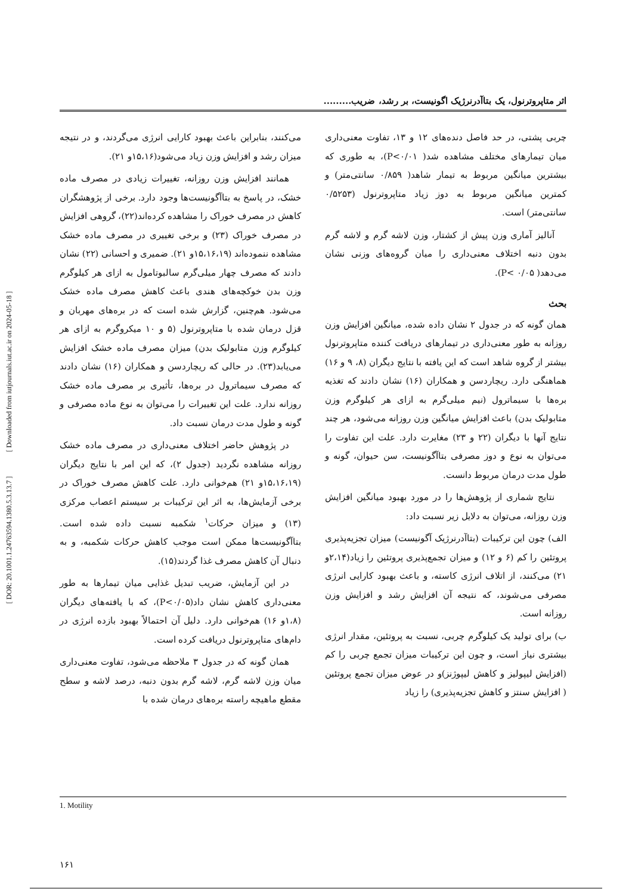[ Downloaded from iutjournals.iut.ac.ir on 2024-05-18 ]
[ DOR: 20.1001.1.24763594.1380.5.3.13.7 ]
اثر متاپروترنول، یک بتاآدرنرژیک اگونیست، بر رشد، ضریب.........
چربی پشتی، در حد فاصل دنده‌های ۱۲ و ۱۳، تفاوت معنی‌داری میان تیمارهای مختلف مشاهده شد( P<۰/۰۱)، به طوری که بیشترین میانگین مربوط به تیمار شاهد( ۰/۸۵۹ سانتی‌متر) و کمترین میانگین مربوط به دوز زیاد متاپروترنول (۰/۵۲۵۳ سانتی‌متر) است.
آنالیز آماری وزن پیش از کشتار، وزن لاشه گرم و لاشه گرم بدون دنبه اختلاف معنی‌داری را میان گروه‌های وزنی نشان می‌دهد( P< ۰/۰۵).
بحث
همان گونه که در جدول ۲ نشان داده شده، میانگین افزایش وزن روزانه به طور معنی‌داری در تیمارهای دریافت کننده متاپروترنول بیشتر از گروه شاهد است که این یافته با نتایج دیگران (۸، ۹ و ۱۶) هماهنگی دارد. ریچاردسن و همکاران (۱۶) نشان دادند که تغذیه بره‌ها با سیماترول (نیم میلی‌گرم به ازای هر کیلوگرم وزن متابولیک بدن) باعث افزایش میانگین وزن روزانه می‌شود، هر چند نتایج آنها با دیگران (۲۲ و ۲۳) مغایرت دارد. علت این تفاوت را می‌توان به نوع و دوز مصرفی بتاآگونیست، سن حیوان، گونه و طول مدت درمان مربوط دانست.
نتایج شماری از پژوهش‌ها را در مورد بهبود میانگین افزایش وزن روزانه، می‌توان به دلایل زیر نسبت داد:
الف) چون این ترکیبات (بتاآدرنرژیک آگونیست) میزان تجزیه‌پذیری پروتئین را کم (۶ و ۱۲) و میزان تجمع‌پذیری پروتئین را زیاد(۲،۱۴و ۲۱) می‌کنند، از اتلاف انرژی کاسته، و باعث بهبود کارایی انرژی مصرفی می‌شوند، که نتیجه آن افزایش رشد و افزایش وزن روزانه است.
ب) برای تولید یک کیلوگرم چربی، نسبت به پروتئین، مقدار انرژی بیشتری نیاز است، و چون این ترکیبات میزان تجمع چربی را کم (افزایش لیپولیز و کاهش لیپوژنز)و در عوض میزان تجمع پروتئین ( افزایش سنتز و کاهش تجزیه‌پذیری) را زیاد
می‌کنند، بنابراین باعث بهبود کارایی انرژی می‌گردند، و در نتیجه میزان رشد و افزایش وزن زیاد می‌شود(۱۵،۱۶و ۲۱).
همانند افزایش وزن روزانه، تغییرات زیادی در مصرف ماده خشک، در پاسخ به بتاآگونیست‌ها وجود دارد. برخی از پژوهشگران کاهش در مصرف خوراک را مشاهده کرده‌اند(۲۲)، گروهی افزایش در مصرف خوراک (۲۳) و برخی تغییری در مصرف ماده خشک مشاهده ننموده‌اند (۱۵،۱۶،۱۹و ۲۱). ضمیری و احسانی (۲۲) نشان دادند که مصرف چهار میلی‌گرم سالبوتامول به ازای هر کیلوگرم وزن بدن خوکچه‌های هندی باعث کاهش مصرف ماده خشک می‌شود. هم‌چنین، گزارش شده است که در بره‌های مهربان و قزل درمان شده با متاپروترنول (۵ و ۱۰ میکروگرم به ازای هر کیلوگرم وزن متابولیک بدن) میزان مصرف ماده خشک افزایش می‌یابد(۲۳). در حالی که ریچاردسن و همکاران (۱۶) نشان دادند که مصرف سیماترول در بره‌ها، تأثیری بر مصرف ماده خشک روزانه ندارد. علت این تغییرات را می‌توان به نوع ماده مصرفی و گونه و طول مدت درمان نسبت داد.
در پژوهش حاضر اختلاف معنی‌داری در مصرف ماده خشک روزانه مشاهده نگردید (جدول ۲)، که این امر با نتایج دیگران (۱۵،۱۶،۱۹و ۲۱) هم‌خوانی دارد. علت کاهش مصرف خوراک در برخی آزمایش‌ها، به اثر این ترکیبات بر سیستم اعصاب مرکزی (۱۳) و میزان حرکات<sup>۱</sup> شکمبه نسبت داده شده است. بتاآگونیست‌ها ممکن است موجب کاهش حرکات شکمبه، و به دنبال آن کاهش مصرف غذا گردند(۱۵).
در این آزمایش، ضریب تبدیل غذایی میان تیمارها به طور معنی‌داری کاهش نشان داد(P<۰/۰۵)، که با یافته‌های دیگران (۱،۸و ۱۶) هم‌خوانی دارد. دلیل آن احتمالاً بهبود بازده انرژی در دام‌های متاپروترنول دریافت کرده است.
همان گونه که در جدول ۳ ملاحظه می‌شود، تفاوت معنی‌داری میان وزن لاشه گرم، لاشه گرم بدون دنبه، درصد لاشه و سطح مقطع ماهیچه راسته بره‌های درمان شده با
1. Motility
۱۶۱